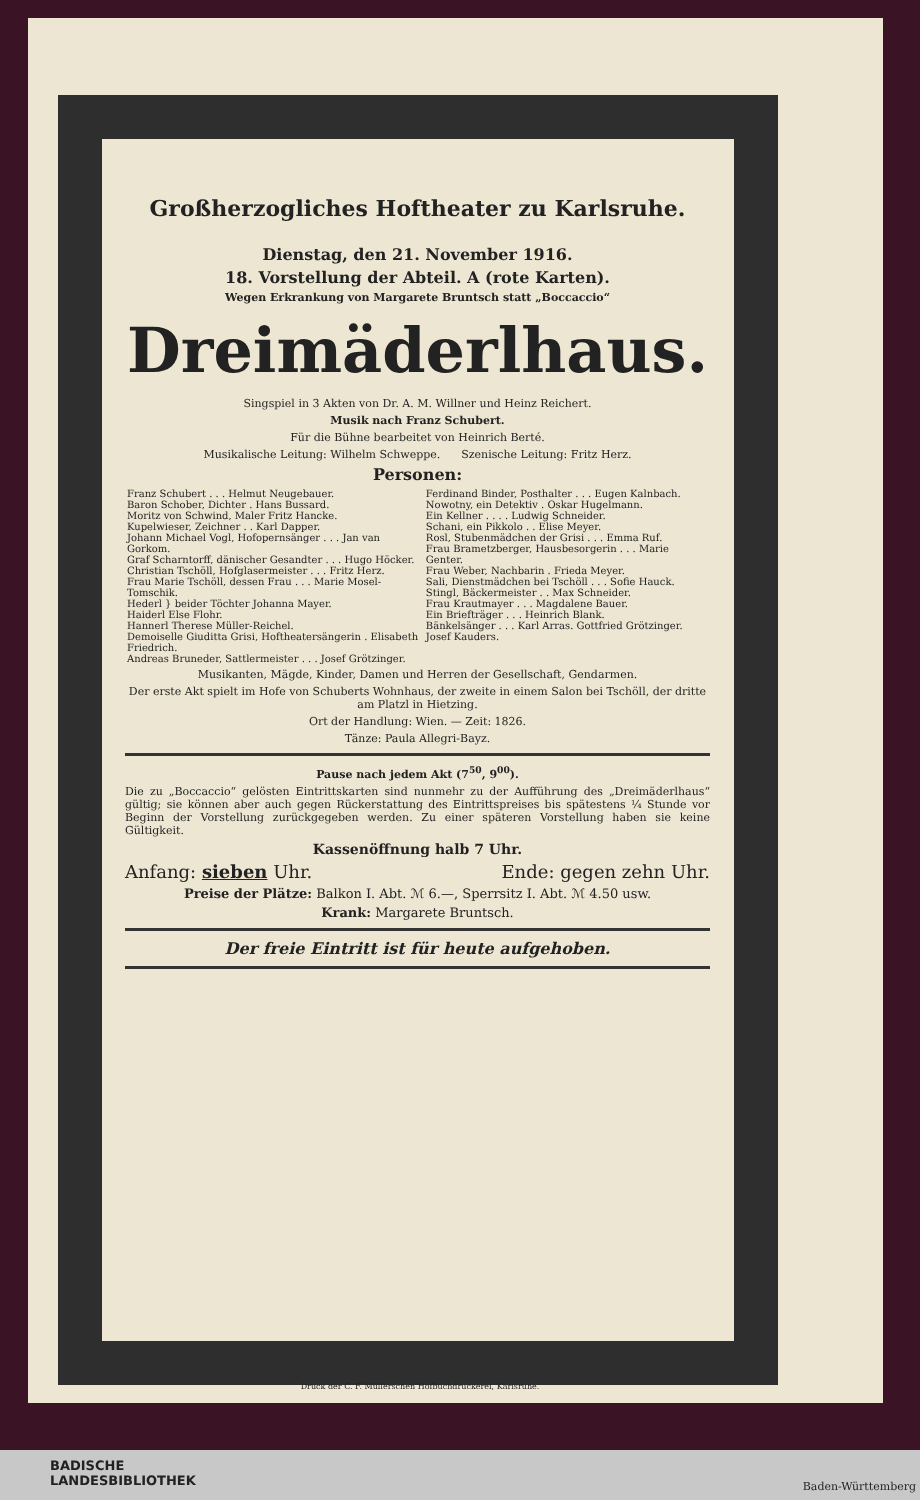Großherzogliches Hoftheater zu Karlsruhe.
Dienstag, den 21. November 1916.
18. Vorstellung der Abteil. A (rote Karten).
Wegen Erkrankung von Margarete Bruntsch statt „Boccaccio“
Dreimäderlhaus.
Singspiel in 3 Akten von Dr. A. M. Willner und Heinz Reichert.
Musik nach Franz Schubert.
Für die Bühne bearbeitet von Heinrich Berté.
Musikalische Leitung: Wilhelm Schweppe. Szenische Leitung: Fritz Herz.
Personen:
| Franz Schubert . . . Helmut Neugebauer. Baron Schober, Dichter . Hans Bussard. Moritz von Schwind, Maler Fritz Hancke. Kupelwieser, Zeichner . . Karl Dapper. Johann Michael Vogl, Hofopernsänger . . . Jan van Gorkom. Graf Scharntorff, dänischer Gesandter . . . Hugo Höcker. Christian Tschöll, Hofglasermeister . . . Fritz Herz. Frau Marie Tschöll, dessen Frau . . . Marie Mosel-Tomschik. Hederl } beider Töchter Johanna Mayer. Haiderl Else Flohr. Hannerl Therese Müller-Reichel. Demoiselle Giuditta Grisi, Hoftheatersängerin . Elisabeth Friedrich. Andreas Bruneder, Sattlermeister . . . Josef Grötzinger. | Ferdinand Binder, Posthalter . . . Eugen Kalnbach. Nowotny, ein Detektiv . Oskar Hugelmann. Ein Kellner . . . . Ludwig Schneider. Schani, ein Pikkolo . . Elise Meyer. Rosl, Stubenmädchen der Grisi . . . Emma Ruf. Frau Brametzberger, Hausbesorgerin . . . Marie Genter. Frau Weber, Nachbarin . Frieda Meyer. Sali, Dienstmädchen bei Tschöll . . . Sofie Hauck. Stingl, Bäckermeister . . Max Schneider. Frau Krautmayer . . . Magdalene Bauer. Ein Briefträger . . . Heinrich Blank. Bänkelsänger . . . Karl Arras. Gottfried Grötzinger. Josef Kauders. |
Musikanten, Mägde, Kinder, Damen und Herren der Gesellschaft, Gendarmen.
Der erste Akt spielt im Hofe von Schuberts Wohnhaus, der zweite in einem Salon bei Tschöll, der dritte am Platzl in Hietzing.
Ort der Handlung: Wien. — Zeit: 1826.
Tänze: Paula Allegri-Bayz.
Pause nach jedem Akt (7<sup>50</sup>, 9<sup>00</sup>).
Die zu „Boccaccio“ gelösten Eintrittskarten sind nunmehr zu der Aufführung des „Dreimäderlhaus“ gültig; sie können aber auch gegen Rückerstattung des Eintrittspreises bis spätestens ¼ Stunde vor Beginn der Vorstellung zurückgegeben werden. Zu einer späteren Vorstellung haben sie keine Gültigkeit.
Kassenöffnung halb 7 Uhr.
Anfang: sieben Uhr. Ende: gegen zehn Uhr.
Preise der Plätze: Balkon I. Abt. ℳ 6.—, Sperrsitz I. Abt. ℳ 4.50 usw.
Krank: Margarete Bruntsch.
Der freie Eintritt ist für heute aufgehoben.
Druck der C. F. Müllerschen Hofbuchdruckerei, Karlsruhe.
BADISCHE
LANDESBIBLIOTHEK
Baden-Württemberg